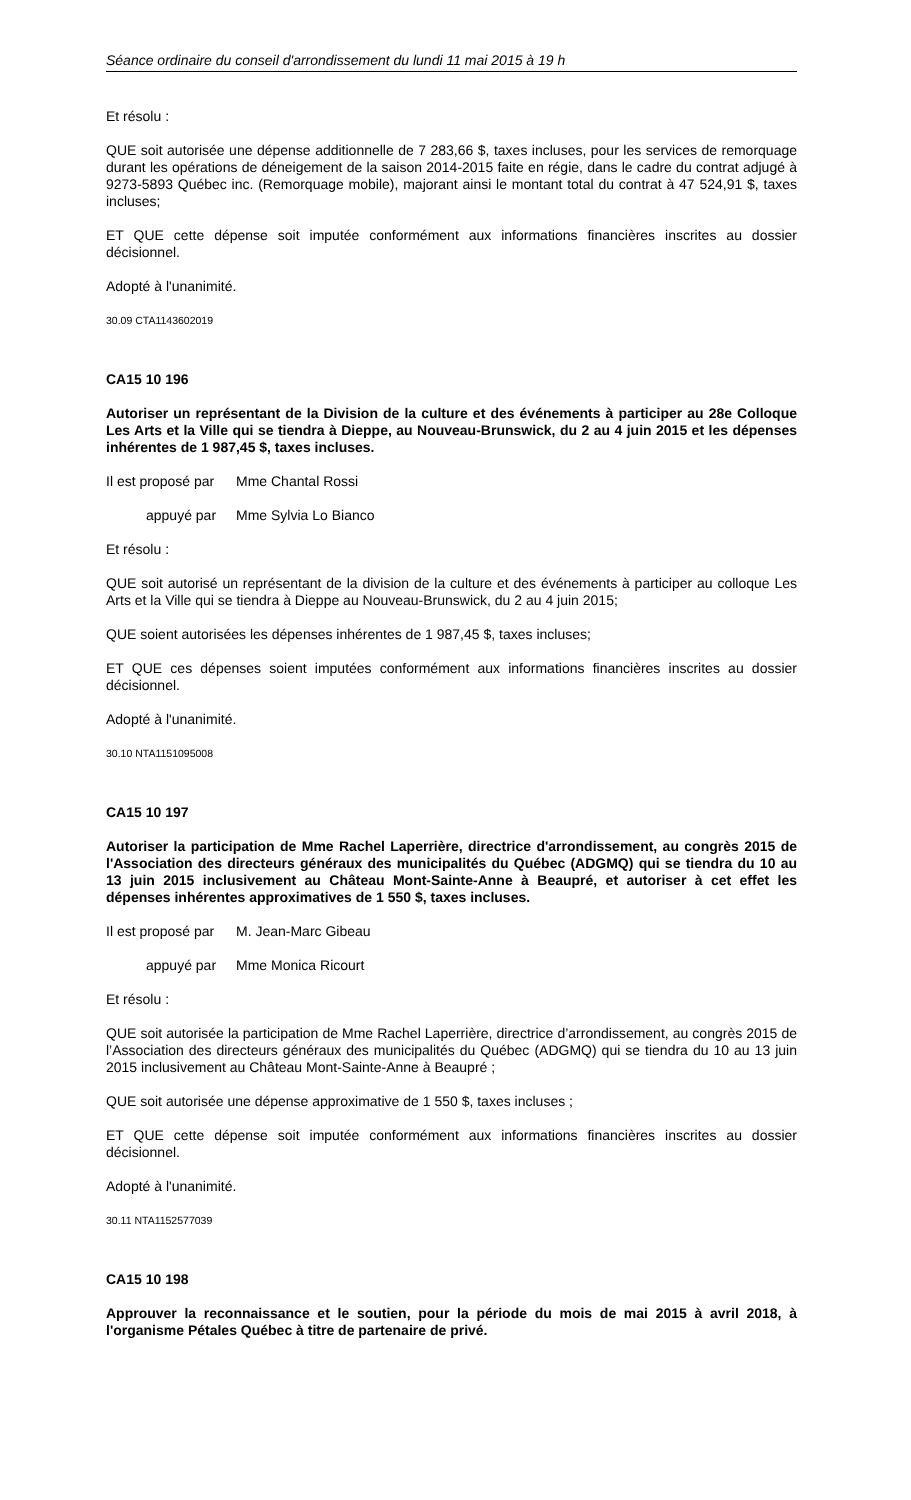Séance ordinaire du conseil d'arrondissement du lundi 11 mai 2015 à 19 h
Et résolu :
QUE soit autorisée une dépense additionnelle de 7 283,66 $, taxes incluses, pour les services de remorquage durant les opérations de déneigement de la saison 2014-2015 faite en régie, dans le cadre du contrat adjugé à 9273-5893 Québec inc. (Remorquage mobile), majorant ainsi le montant total du contrat à 47 524,91 $, taxes incluses;
ET QUE cette dépense soit imputée conformément aux informations financières inscrites au dossier décisionnel.
Adopté à l'unanimité.
30.09 CTA1143602019
CA15 10 196
Autoriser un représentant de la Division de la culture et des événements à participer au 28e Colloque Les Arts et la Ville qui se tiendra à Dieppe, au Nouveau-Brunswick, du 2 au 4 juin 2015 et les dépenses inhérentes de 1 987,45 $, taxes incluses.
Il est proposé par Mme Chantal Rossi
appuyé par Mme Sylvia Lo Bianco
Et résolu :
QUE soit autorisé un représentant de la division de la culture et des événements à participer au colloque Les Arts et la Ville qui se tiendra à Dieppe au Nouveau-Brunswick, du 2 au 4 juin 2015;
QUE soient autorisées les dépenses inhérentes de 1 987,45 $, taxes incluses;
ET QUE ces dépenses soient imputées conformément aux informations financières inscrites au dossier décisionnel.
Adopté à l'unanimité.
30.10 NTA1151095008
CA15 10 197
Autoriser la participation de Mme Rachel Laperrière, directrice d'arrondissement, au congrès 2015 de l'Association des directeurs généraux des municipalités du Québec (ADGMQ) qui se tiendra du 10 au 13 juin 2015 inclusivement au Château Mont-Sainte-Anne à Beaupré, et autoriser à cet effet les dépenses inhérentes approximatives de 1 550 $, taxes incluses.
Il est proposé par M. Jean-Marc Gibeau
appuyé par Mme Monica Ricourt
Et résolu :
QUE soit autorisée la participation de Mme Rachel Laperrière, directrice d’arrondissement, au congrès 2015 de l’Association des directeurs généraux des municipalités du Québec (ADGMQ) qui se tiendra du 10 au 13 juin 2015 inclusivement au Château Mont-Sainte-Anne à Beaupré ;
QUE soit autorisée une dépense approximative de 1 550 $, taxes incluses ;
ET QUE cette dépense soit imputée conformément aux informations financières inscrites au dossier décisionnel.
Adopté à l'unanimité.
30.11 NTA1152577039
CA15 10 198
Approuver la reconnaissance et le soutien, pour la période du mois de mai 2015 à avril 2018, à l'organisme Pétales Québec à titre de partenaire de privé.